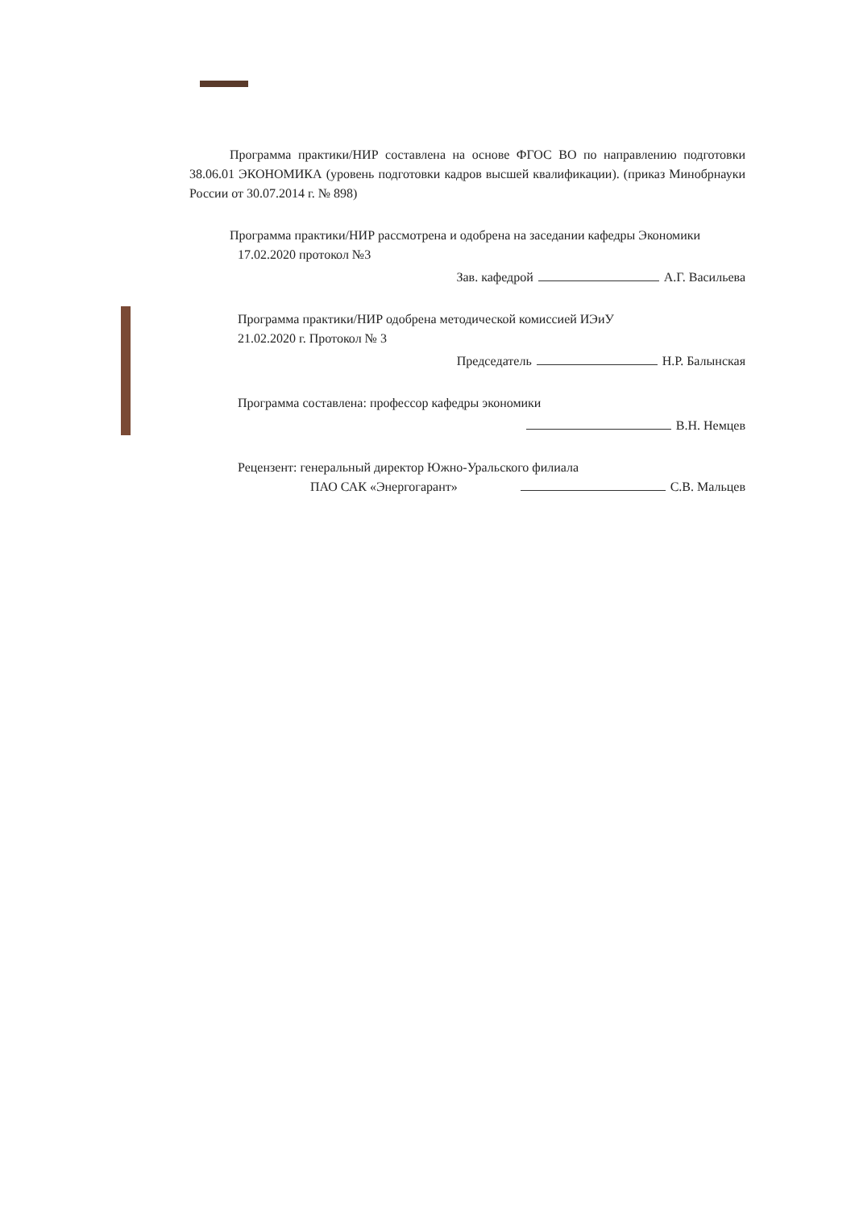Программа практики/НИР составлена на основе ФГОС ВО по направлению подготовки 38.06.01 ЭКОНОМИКА (уровень подготовки кадров высшей квалификации). (приказ Минобрнауки России от 30.07.2014 г. № 898)
Программа практики/НИР рассмотрена и одобрена на заседании кафедры Экономики
17.02.2020 протокол №3
Зав. кафедрой А.Г. Васильева
Программа практики/НИР одобрена методической комиссией ИЭиУ
21.02.2020 г. Протокол № 3
Председатель Н.Р. Балынская
Программа составлена: профессор кафедры экономики
В.Н. Немцев
Рецензент: генеральный директор Южно-Уральского филиала
ПАО САК «Энергогарант» С.В. Мальцев